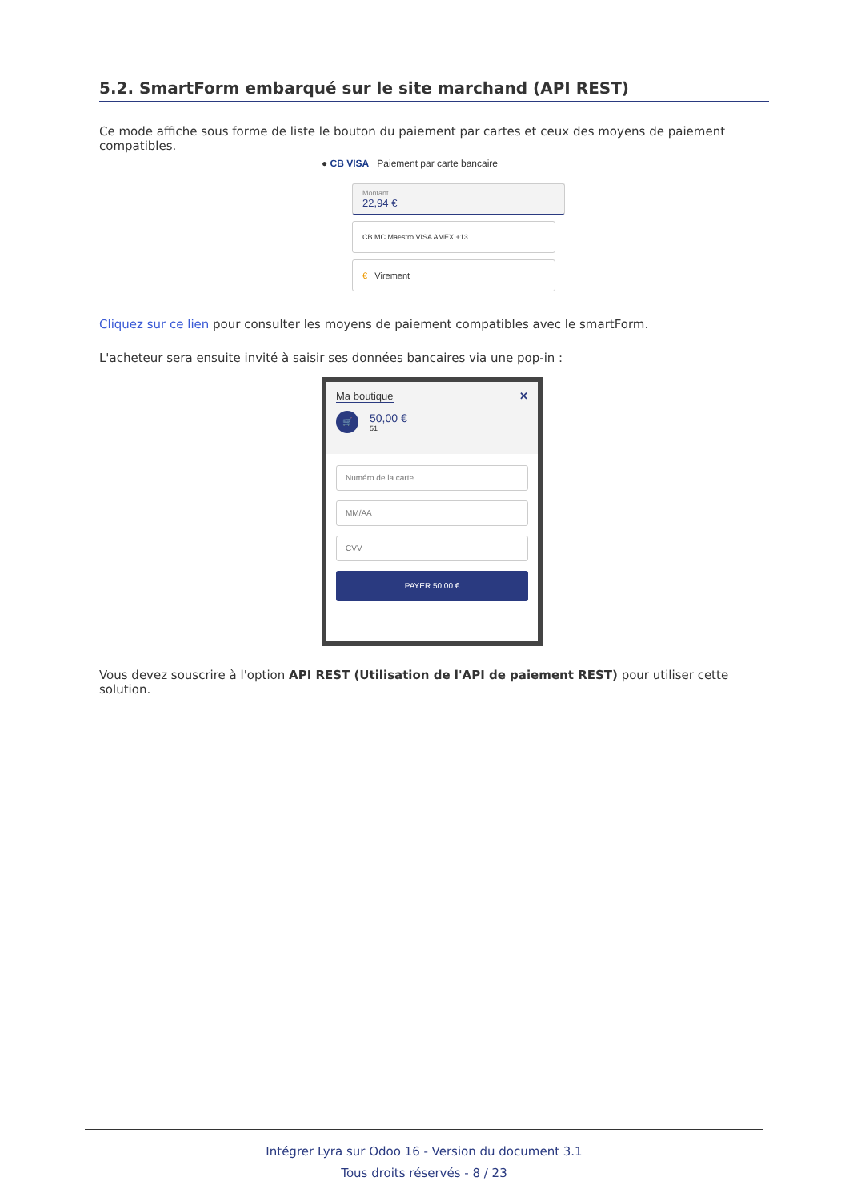5.2. SmartForm embarqué sur le site marchand (API REST)
Ce mode affiche sous forme de liste le bouton du paiement par cartes et ceux des moyens de paiement compatibles.
● CB VISA Paiement par carte bancaire
Montant
22,94 €
CB MC Maestro VISA AMEX +13
€ Virement
Cliquez sur ce lien pour consulter les moyens de paiement compatibles avec le smartForm.
L'acheteur sera ensuite invité à saisir ses données bancaires via une pop-in :
Ma boutique ✕
🛒
50,00 €
51
Numéro de la carte
MM/AA
CVV
PAYER 50,00 €
Vous devez souscrire à l'option API REST (Utilisation de l'API de paiement REST) pour utiliser cette solution.
Intégrer Lyra sur Odoo 16 - Version du document 3.1
Tous droits réservés - 8 / 23